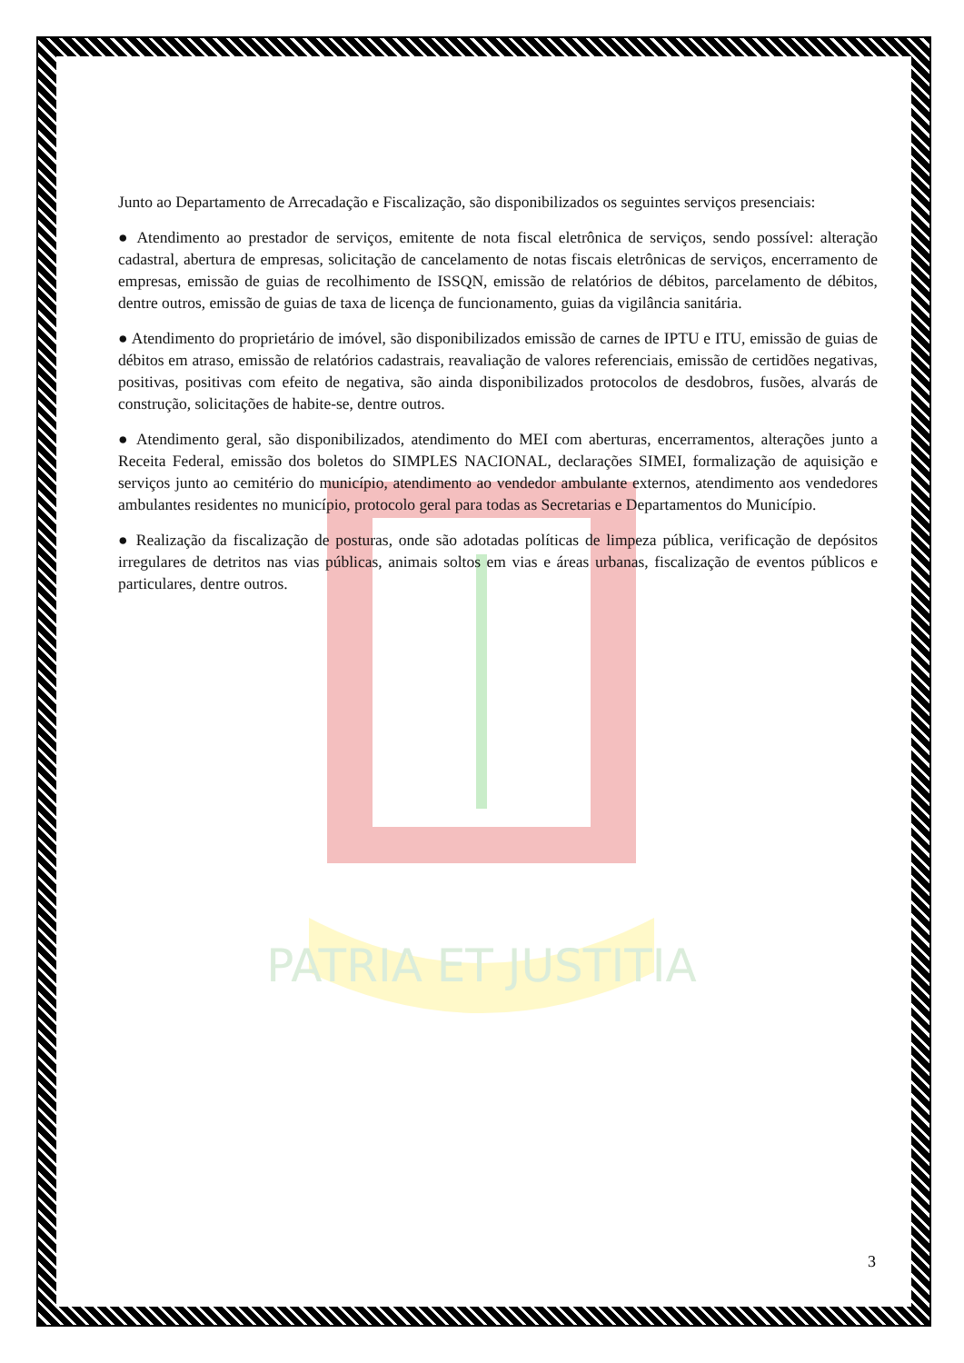PATRIA ET JUSTITIA
Junto ao Departamento de Arrecadação e Fiscalização, são disponibilizados os seguintes serviços presenciais:
● Atendimento ao prestador de serviços, emitente de nota fiscal eletrônica de serviços, sendo possível: alteração cadastral, abertura de empresas, solicitação de cancelamento de notas fiscais eletrônicas de serviços, encerramento de empresas, emissão de guias de recolhimento de ISSQN, emissão de relatórios de débitos, parcelamento de débitos, dentre outros, emissão de guias de taxa de licença de funcionamento, guias da vigilância sanitária.
● Atendimento do proprietário de imóvel, são disponibilizados emissão de carnes de IPTU e ITU, emissão de guias de débitos em atraso, emissão de relatórios cadastrais, reavaliação de valores referenciais, emissão de certidões negativas, positivas, positivas com efeito de negativa, são ainda disponibilizados protocolos de desdobros, fusões, alvarás de construção, solicitações de habite-se, dentre outros.
● Atendimento geral, são disponibilizados, atendimento do MEI com aberturas, encerramentos, alterações junto a Receita Federal, emissão dos boletos do SIMPLES NACIONAL, declarações SIMEI, formalização de aquisição e serviços junto ao cemitério do município, atendimento ao vendedor ambulante externos, atendimento aos vendedores ambulantes residentes no município, protocolo geral para todas as Secretarias e Departamentos do Município.
● Realização da fiscalização de posturas, onde são adotadas políticas de limpeza pública, verificação de depósitos irregulares de detritos nas vias públicas, animais soltos em vias e áreas urbanas, fiscalização de eventos públicos e particulares, dentre outros.
3